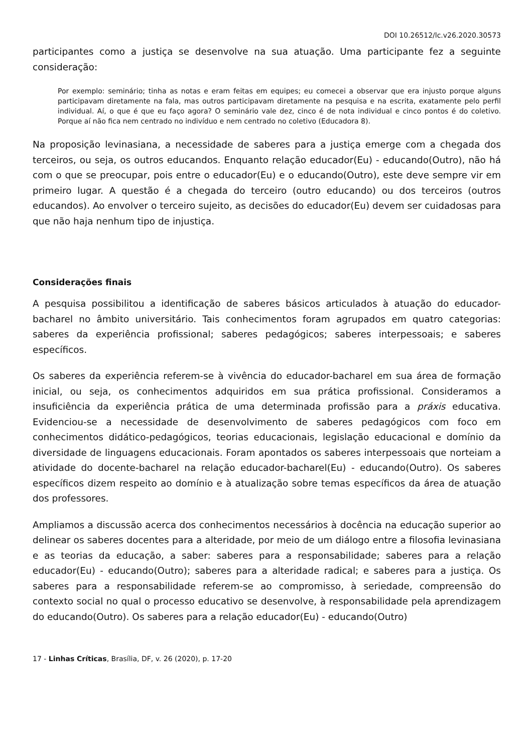DOI 10.26512/lc.v26.2020.30573
participantes como a justiça se desenvolve na sua atuação. Uma participante fez a seguinte consideração:
Por exemplo: seminário; tinha as notas e eram feitas em equipes; eu comecei a observar que era injusto porque alguns participavam diretamente na fala, mas outros participavam diretamente na pesquisa e na escrita, exatamente pelo perfil individual. Aí, o que é que eu faço agora? O seminário vale dez, cinco é de nota individual e cinco pontos é do coletivo. Porque aí não fica nem centrado no indivíduo e nem centrado no coletivo (Educadora 8).
Na proposição levinasiana, a necessidade de saberes para a justiça emerge com a chegada dos terceiros, ou seja, os outros educandos. Enquanto relação educador(Eu) - educando(Outro), não há com o que se preocupar, pois entre o educador(Eu) e o educando(Outro), este deve sempre vir em primeiro lugar. A questão é a chegada do terceiro (outro educando) ou dos terceiros (outros educandos). Ao envolver o terceiro sujeito, as decisões do educador(Eu) devem ser cuidadosas para que não haja nenhum tipo de injustiça.
Considerações finais
A pesquisa possibilitou a identificação de saberes básicos articulados à atuação do educador-bacharel no âmbito universitário. Tais conhecimentos foram agrupados em quatro categorias: saberes da experiência profissional; saberes pedagógicos; saberes interpessoais; e saberes específicos.
Os saberes da experiência referem-se à vivência do educador-bacharel em sua área de formação inicial, ou seja, os conhecimentos adquiridos em sua prática profissional. Consideramos a insuficiência da experiência prática de uma determinada profissão para a práxis educativa. Evidenciou-se a necessidade de desenvolvimento de saberes pedagógicos com foco em conhecimentos didático-pedagógicos, teorias educacionais, legislação educacional e domínio da diversidade de linguagens educacionais. Foram apontados os saberes interpessoais que norteiam a atividade do docente-bacharel na relação educador-bacharel(Eu) - educando(Outro). Os saberes específicos dizem respeito ao domínio e à atualização sobre temas específicos da área de atuação dos professores.
Ampliamos a discussão acerca dos conhecimentos necessários à docência na educação superior ao delinear os saberes docentes para a alteridade, por meio de um diálogo entre a filosofia levinasiana e as teorias da educação, a saber: saberes para a responsabilidade; saberes para a relação educador(Eu) - educando(Outro); saberes para a alteridade radical; e saberes para a justiça. Os saberes para a responsabilidade referem-se ao compromisso, à seriedade, compreensão do contexto social no qual o processo educativo se desenvolve, à responsabilidade pela aprendizagem do educando(Outro). Os saberes para a relação educador(Eu) - educando(Outro)
17 - Linhas Críticas, Brasília, DF, v. 26 (2020), p. 17-20